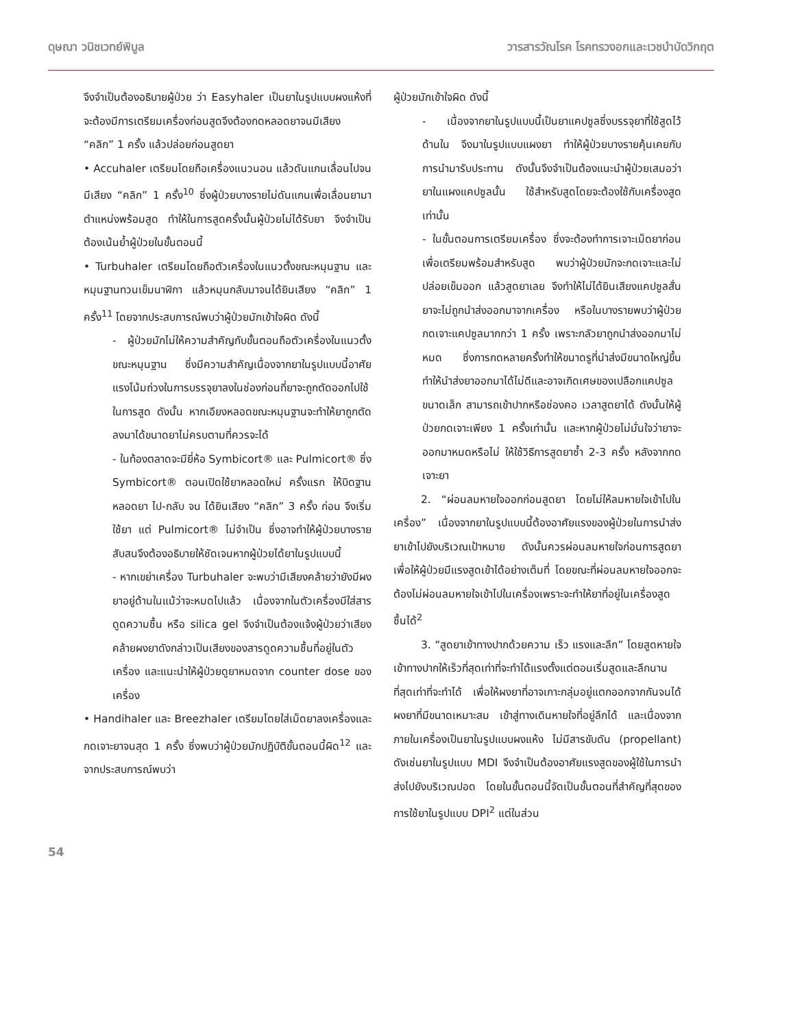ดุษณา วนิชเวทย์พิบูล วารสารวัณโรค โรคทรวงอกและเวชบำบัดวิกฤต
จึงจำเป็นต้องอธิบายผู้ป่วย ว่า Easyhaler เป็นยาในรูปแบบผงแห้งที่จะต้องมีการเตรียมเครื่องก่อนสูดจึงต้องกดหลอดยาจนมีเสียง “คลิก” 1 ครั้ง แล้วปล่อยก่อนสูดยา
• Accuhaler เตรียมโดยถือเครื่องแนวนอน แล้วดันแกนเลื่อนไปจนมีเสียง “คลิก” 1 ครั้ง<sup>10</sup> ซึ่งผู้ป่วยบางรายไม่ดันแกนเพื่อเลื่อนยามาตำแหน่งพร้อมสูด ทำให้ในการสูดครั้งนั้นผู้ป่วยไม่ได้รับยา จึงจำเป็นต้องเน้นย้ำผู้ป่วยในขั้นตอนนี้
• Turbuhaler เตรียมโดยถือตัวเครื่องในแนวตั้งขณะหมุนฐาน และหมุนฐานทวนเข็มนาฬิกา แล้วหมุนกลับมาจนได้ยินเสียง “คลิก” 1 ครั้ง<sup>11</sup> โดยจากประสบการณ์พบว่าผู้ป่วยมักเข้าใจผิด ดังนี้
- ผู้ป่วยมักไม่ให้ความสำคัญกับขั้นตอนถือตัวเครื่องในแนวตั้งขณะหมุนฐาน ซึ่งมีความสำคัญเนื่องจากยาในรูปแบบนี้อาศัยแรงโน้มถ่วงในการบรรจุยาลงในช่องก่อนที่ยาจะถูกตัดออกไปใช้ในการสูด ดังนั้น หากเอียงหลอดขณะหมุนฐานจะทำให้ยาถูกตัดลงมาได้ขนาดยาไม่ครบตามที่ควรจะได้
- ในท้องตลาดจะมียี่ห้อ Symbicort® และ Pulmicort® ซึ่ง Symbicort® ตอนเปิดใช้ยาหลอดใหม่ ครั้งแรก ให้บิดฐานหลอดยา ไป-กลับ จน ได้ยินเสียง “คลิก” 3 ครั้ง ก่อน จึงเริ่มใช้ยา แต่ Pulmicort® ไม่จำเป็น ซึ่งอาจทำให้ผู้ป่วยบางรายสับสนจึงต้องอธิบายให้ชัดเจนหากผู้ป่วยได้ยาในรูปแบบนี้
- หากเขย่าเครื่อง Turbuhaler จะพบว่ามีเสียงคล้ายว่ายังมีผงยาอยู่ด้านในแม้ว่าจะหมดไปแล้ว เนื่องจากในตัวเครื่องมีใส่สารดูดความชื้น หรือ silica gel จึงจำเป็นต้องแจ้งผู้ป่วยว่าเสียงคล้ายผงยาดังกล่าวเป็นเสียงของสารดูดความชื้นที่อยู่ในตัวเครื่อง และแนะนำให้ผู้ป่วยดูยาหมดจาก counter dose ของเครื่อง
• Handihaler และ Breezhaler เตรียมโดยใส่เม็ดยาลงเครื่องและกดเจาะยาจนสุด 1 ครั้ง ซึ่งพบว่าผู้ป่วยมักปฏิบัติขั้นตอนนี้ผิด<sup>12</sup> และจากประสบการณ์พบว่า
ผู้ป่วยมักเข้าใจผิด ดังนี้
- เนื่องจากยาในรูปแบบนี้เป็นยาแคปซูลซึ่งบรรจุยาที่ใช้สูดไว้ด้านใน จึงมาในรูปแบบแผงยา ทำให้ผู้ป่วยบางรายคุ้นเคยกับการนำมารับประทาน ดังนั้นจึงจำเป็นต้องแนะนำผู้ป่วยเสมอว่ายาในแผงแคปซูลนั้น ใช้สำหรับสูดโดยจะต้องใช้กับเครื่องสูดเท่านั้น
- ในขั้นตอนการเตรียมเครื่อง ซึ่งจะต้องทำการเจาะเม็ดยาก่อนเพื่อเตรียมพร้อมสำหรับสูด พบว่าผู้ป่วยมักจะกดเจาะและไม่ปล่อยเข็มออก แล้วสูดยาเลย จึงทำให้ไม่ได้ยินเสียงแคปซูลสั่น ยาจะไม่ถูกนำส่งออกมาจากเครื่อง หรือในบางรายพบว่าผู้ป่วยกดเจาะแคปซูลมากกว่า 1 ครั้ง เพราะกลัวยาถูกนำส่งออกมาไม่หมด ซึ่งการกดหลายครั้งทำให้ขนาดรูที่นำส่งมีขนาดใหญ่ขึ้น ทำให้นำส่งยาออกมาได้ไม่ดีและอาจเกิดเศษของเปลือกแคปซูลขนาดเล็ก สามารถเข้าปากหรือช่องคอ เวลาสูดยาได้ ดังนั้นให้ผู้ป่วยกดเจาะเพียง 1 ครั้งเท่านั้น และหากผู้ป่วยไม่มั่นใจว่ายาจะออกมาหมดหรือไม่ ให้ใช้วิธีการสูดยาซ้ำ 2-3 ครั้ง หลังจากกดเจาะยา
2. “ผ่อนลมหายใจออกก่อนสูดยา โดยไม่ให้ลมหายใจเข้าไปในเครื่อง” เนื่องจากยาในรูปแบบนี้ต้องอาศัยแรงของผู้ป่วยในการนำส่งยาเข้าไปยังบริเวณเป้าหมาย ดังนั้นควรผ่อนลมหายใจก่อนการสูดยาเพื่อให้ผู้ป่วยมีแรงสูดเข้าได้อย่างเต็มที่ โดยขณะที่ผ่อนลมหายใจออกจะต้องไม่ผ่อนลมหายใจเข้าไปในเครื่องเพราะจะทำให้ยาที่อยู่ในเครื่องสูดชื้นได้<sup>2</sup>
3. “สูดยาเข้าทางปากด้วยความ เร็ว แรงและลึก” โดยสูดหายใจเข้าทางปากให้เร็วที่สุดเท่าที่จะทำได้แรงตั้งแต่ตอนเริ่มสูดและลึกนานที่สุดเท่าที่จะทำได้ เพื่อให้ผงยาที่อาจเกาะกลุ่มอยู่แตกออกจากกันจนได้ผงยาที่มีขนาดเหมาะสม เข้าสู่ทางเดินหายใจที่อยู่ลึกได้ และเนื่องจากภายในเครื่องเป็นยาในรูปแบบผงแห้ง ไม่มีสารขับดัน (propellant) ดังเช่นยาในรูปแบบ MDI จึงจำเป็นต้องอาศัยแรงสูดของผู้ใช้ในการนำส่งไปยังบริเวณปอด โดยในขั้นตอนนี้จัดเป็นขั้นตอนที่สำคัญที่สุดของการใช้ยาในรูปแบบ DPI<sup>2</sup> แต่ในส่วน
54